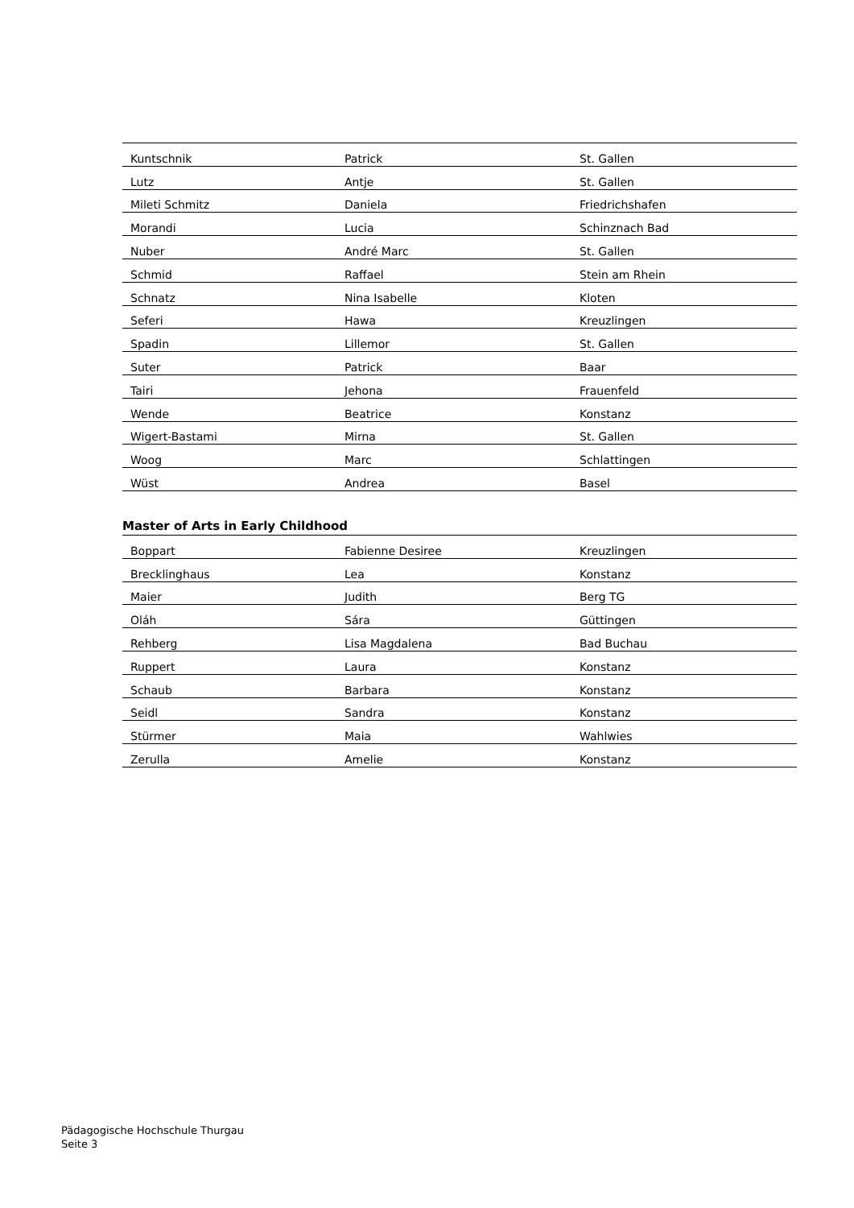| Kuntschnik | Patrick | St. Gallen |
| Lutz | Antje | St. Gallen |
| Mileti Schmitz | Daniela | Friedrichshafen |
| Morandi | Lucia | Schinznach Bad |
| Nuber | André Marc | St. Gallen |
| Schmid | Raffael | Stein am Rhein |
| Schnatz | Nina Isabelle | Kloten |
| Seferi | Hawa | Kreuzlingen |
| Spadin | Lillemor | St. Gallen |
| Suter | Patrick | Baar |
| Tairi | Jehona | Frauenfeld |
| Wende | Beatrice | Konstanz |
| Wigert-Bastami | Mirna | St. Gallen |
| Woog | Marc | Schlattingen |
| Wüst | Andrea | Basel |
Master of Arts in Early Childhood
| Boppart | Fabienne Desiree | Kreuzlingen |
| Brecklinghaus | Lea | Konstanz |
| Maier | Judith | Berg TG |
| Oláh | Sára | Güttingen |
| Rehberg | Lisa Magdalena | Bad Buchau |
| Ruppert | Laura | Konstanz |
| Schaub | Barbara | Konstanz |
| Seidl | Sandra | Konstanz |
| Stürmer | Maia | Wahlwies |
| Zerulla | Amelie | Konstanz |
Pädagogische Hochschule Thurgau
Seite 3